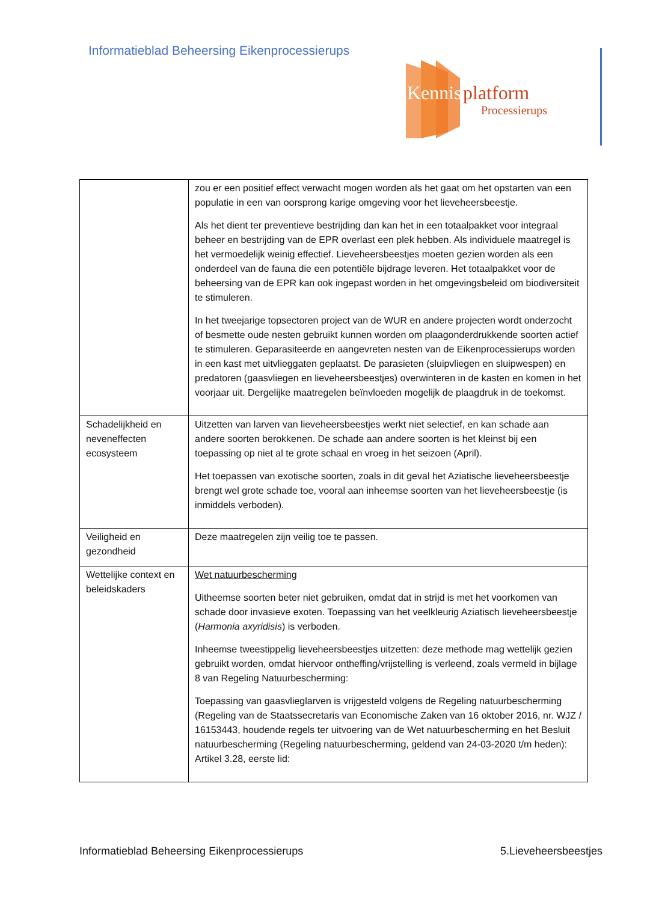Informatieblad Beheersing Eikenprocessierups
Kennis
platform
Processierups
| | zou er een positief effect verwacht mogen worden als het gaat om het opstarten van een populatie in een van oorsprong karige omgeving voor het lieveheersbeestje. Als het dient ter preventieve bestrijding dan kan het in een totaalpakket voor integraal beheer en bestrijding van de EPR overlast een plek hebben. Als individuele maatregel is het vermoedelijk weinig effectief. Lieveheersbeestjes moeten gezien worden als een onderdeel van de fauna die een potentiële bijdrage leveren. Het totaalpakket voor de beheersing van de EPR kan ook ingepast worden in het omgevingsbeleid om biodiversiteit te stimuleren. In het tweejarige topsectoren project van de WUR en andere projecten wordt onderzocht of besmette oude nesten gebruikt kunnen worden om plaagonderdrukkende soorten actief te stimuleren. Geparasiteerde en aangevreten nesten van de Eikenprocessierups worden in een kast met uitvlieggaten geplaatst. De parasieten (sluipvliegen en sluipwespen) en predatoren (gaasvliegen en lieveheersbeestjes) overwinteren in de kasten en komen in het voorjaar uit. Dergelijke maatregelen beïnvloeden mogelijk de plaagdruk in de toekomst. |
| Schadelijkheid en neveneffecten ecosysteem | Uitzetten van larven van lieveheersbeestjes werkt niet selectief, en kan schade aan andere soorten berokkenen. De schade aan andere soorten is het kleinst bij een toepassing op niet al te grote schaal en vroeg in het seizoen (April). Het toepassen van exotische soorten, zoals in dit geval het Aziatische lieveheersbeestje brengt wel grote schade toe, vooral aan inheemse soorten van het lieveheersbeestje (is inmiddels verboden). |
| Veiligheid en gezondheid | Deze maatregelen zijn veilig toe te passen. |
| Wettelijke context en beleidskaders | Wet natuurbescherming Uitheemse soorten beter niet gebruiken, omdat dat in strijd is met het voorkomen van schade door invasieve exoten. Toepassing van het veelkleurig Aziatisch lieveheersbeestje ( Harmonia axyridisis ) is verboden. Inheemse tweestippelig lieveheersbeestjes uitzetten: deze methode mag wettelijk gezien gebruikt worden, omdat hiervoor ontheffing/vrijstelling is verleend, zoals vermeld in bijlage 8 van Regeling Natuurbescherming: Toepassing van gaasvlieglarven is vrijgesteld volgens de Regeling natuurbescherming (Regeling van de Staatssecretaris van Economische Zaken van 16 oktober 2016, nr. WJZ / 16153443, houdende regels ter uitvoering van de Wet natuurbescherming en het Besluit natuurbescherming (Regeling natuurbescherming, geldend van 24-03-2020 t/m heden): Artikel 3.28, eerste lid: |
Informatieblad Beheersing Eikenprocessierups 5.Lieveheersbeestjes